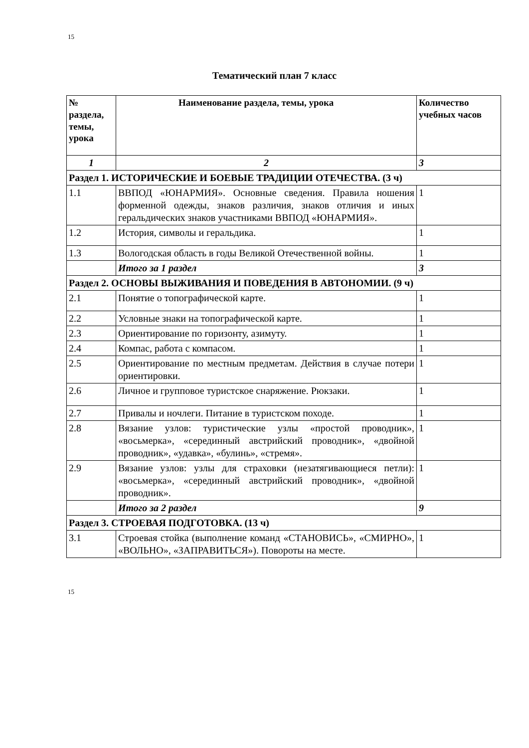15
Тематический план 7 класс
| № раздела, темы, урока | Наименование раздела, темы, урока | Количество учебных часов |
| --- | --- | --- |
| 1 | 2 | 3 |
| Раздел 1. ИСТОРИЧЕСКИЕ И БОЕВЫЕ ТРАДИЦИИ ОТЕЧЕСТВА. (3 ч) | | |
| 1.1 | ВВПОД «ЮНАРМИЯ». Основные сведения. Правила ношения форменной одежды, знаков различия, знаков отличия и иных геральдических знаков участниками ВВПОД «ЮНАРМИЯ». | 1 |
| 1.2 | История, символы и геральдика. | 1 |
| 1.3 | Вологодская область в годы Великой Отечественной войны. | 1 |
| | Итого за 1 раздел | 3 |
| Раздел 2. ОСНОВЫ ВЫЖИВАНИЯ И ПОВЕДЕНИЯ В АВТОНОМИИ. (9 ч) | | |
| 2.1 | Понятие о топографической карте. | 1 |
| 2.2 | Условные знаки на топографической карте. | 1 |
| 2.3 | Ориентирование по горизонту, азимуту. | 1 |
| 2.4 | Компас, работа с компасом. | 1 |
| 2.5 | Ориентирование по местным предметам. Действия в случае потери ориентировки. | 1 |
| 2.6 | Личное и групповое туристское снаряжение. Рюкзаки. | 1 |
| 2.7 | Привалы и ночлеги. Питание в туристском походе. | 1 |
| 2.8 | Вязание узлов: туристические узлы «простой проводник», «восьмерка», «серединный австрийский проводник», «двойной проводник», «удавка», «булинь», «стремя». | 1 |
| 2.9 | Вязание узлов: узлы для страховки (незатягивающиеся петли): «восьмерка», «серединный австрийский проводник», «двойной проводник». | 1 |
| | Итого за 2 раздел | 9 |
| Раздел 3. СТРОЕВАЯ ПОДГОТОВКА. (13 ч) | | |
| 3.1 | Строевая стойка (выполнение команд «СТАНОВИСЬ», «СМИРНО», «ВОЛЬНО», «ЗАПРАВИТЬСЯ»). Повороты на месте. | 1 |
15